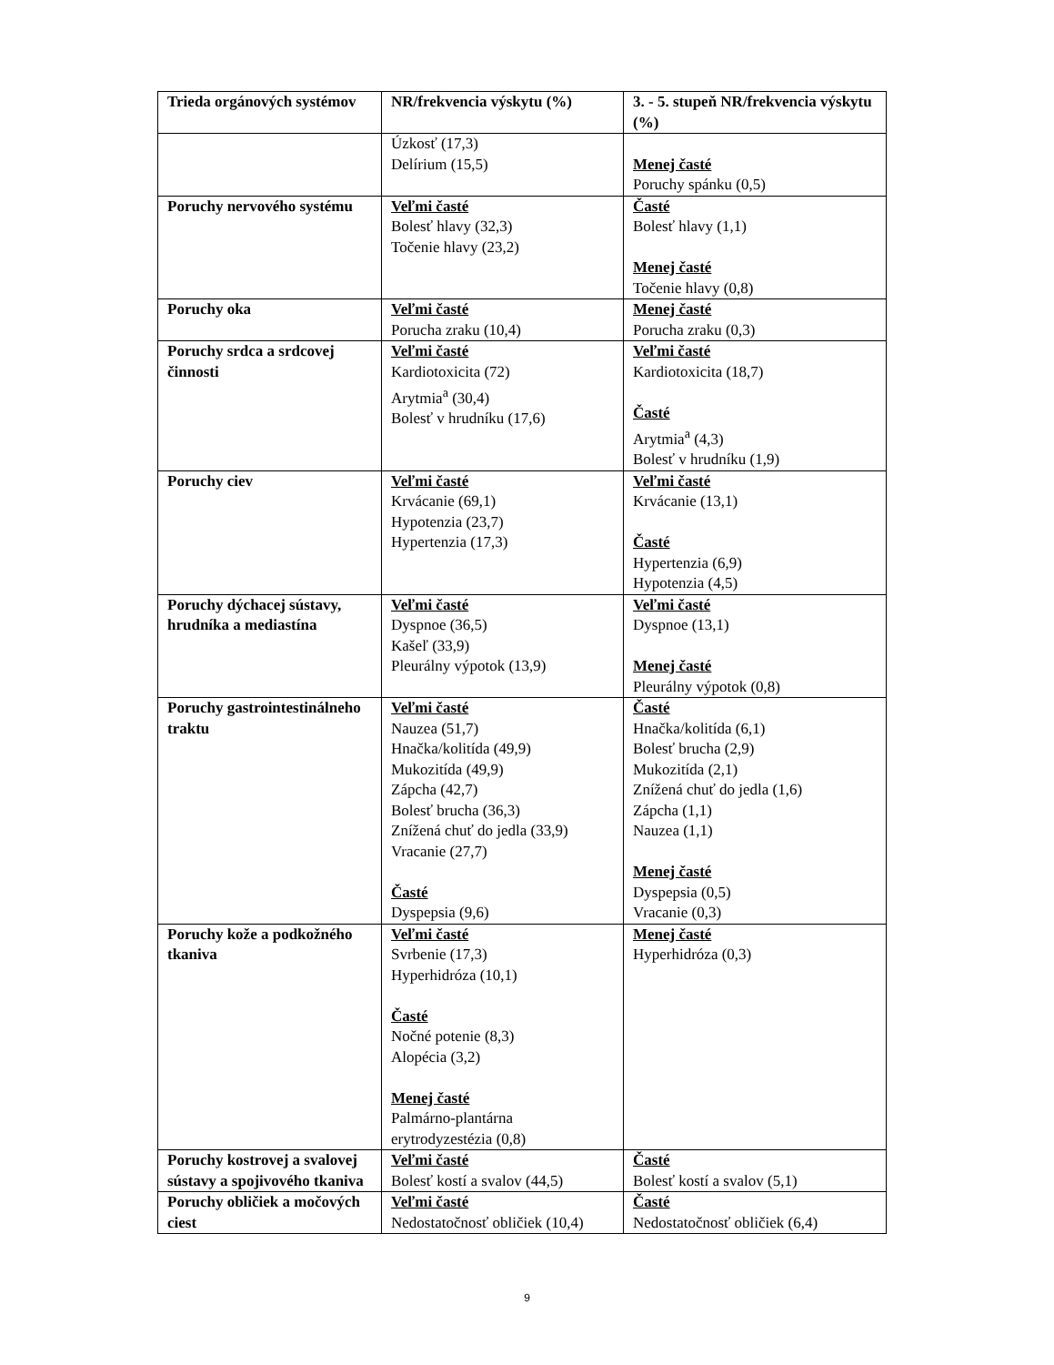| Trieda orgánových systémov | NR/frekvencia výskytu (%) | 3. - 5. stupeň NR/frekvencia výskytu (%) |
| --- | --- | --- |
| | Úzkosť (17,3) Delírium (15,5) | Menej časté Poruchy spánku (0,5) |
| Poruchy nervového systému | Veľmi časté Bolesť hlavy (32,3) Točenie hlavy (23,2) | Časté Bolesť hlavy (1,1) Menej časté Točenie hlavy (0,8) |
| Poruchy oka | Veľmi časté Porucha zraku (10,4) | Menej časté Porucha zraku (0,3) |
| Poruchy srdca a srdcovej činnosti | Veľmi časté Kardiotoxicita (72) Arytmia<sup>a</sup> (30,4) Bolesť v hrudníku (17,6) | Veľmi časté Kardiotoxicita (18,7) Časté Arytmia<sup>a</sup> (4,3) Bolesť v hrudníku (1,9) |
| Poruchy ciev | Veľmi časté Krvácanie (69,1) Hypotenzia (23,7) Hypertenzia (17,3) | Veľmi časté Krvácanie (13,1) Časté Hypertenzia (6,9) Hypotenzia (4,5) |
| Poruchy dýchacej sústavy, hrudníka a mediastína | Veľmi časté Dyspnoe (36,5) Kašeľ (33,9) Pleurálny výpotok (13,9) | Veľmi časté Dyspnoe (13,1) Menej časté Pleurálny výpotok (0,8) |
| Poruchy gastrointestinálneho traktu | Veľmi časté Nauzea (51,7) Hnačka/kolitída (49,9) Mukozitída (49,9) Zápcha (42,7) Bolesť brucha (36,3) Znížená chuť do jedla (33,9) Vracanie (27,7) Časté Dyspepsia (9,6) | Časté Hnačka/kolitída (6,1) Bolesť brucha (2,9) Mukozitída (2,1) Znížená chuť do jedla (1,6) Zápcha (1,1) Nauzea (1,1) Menej časté Dyspepsia (0,5) Vracanie (0,3) |
| Poruchy kože a podkožného tkaniva | Veľmi časté Svrbenie (17,3) Hyperhidróza (10,1) Časté Nočné potenie (8,3) Alopécia (3,2) Menej časté Palmárno-plantárna erytrodyzestézia (0,8) | Menej časté Hyperhidróza (0,3) |
| Poruchy kostrovej a svalovej sústavy a spojivového tkaniva | Veľmi časté Bolesť kostí a svalov (44,5) | Časté Bolesť kostí a svalov (5,1) |
| Poruchy obličiek a močových ciest | Veľmi časté Nedostatočnosť obličiek (10,4) | Časté Nedostatočnosť obličiek (6,4) |
9